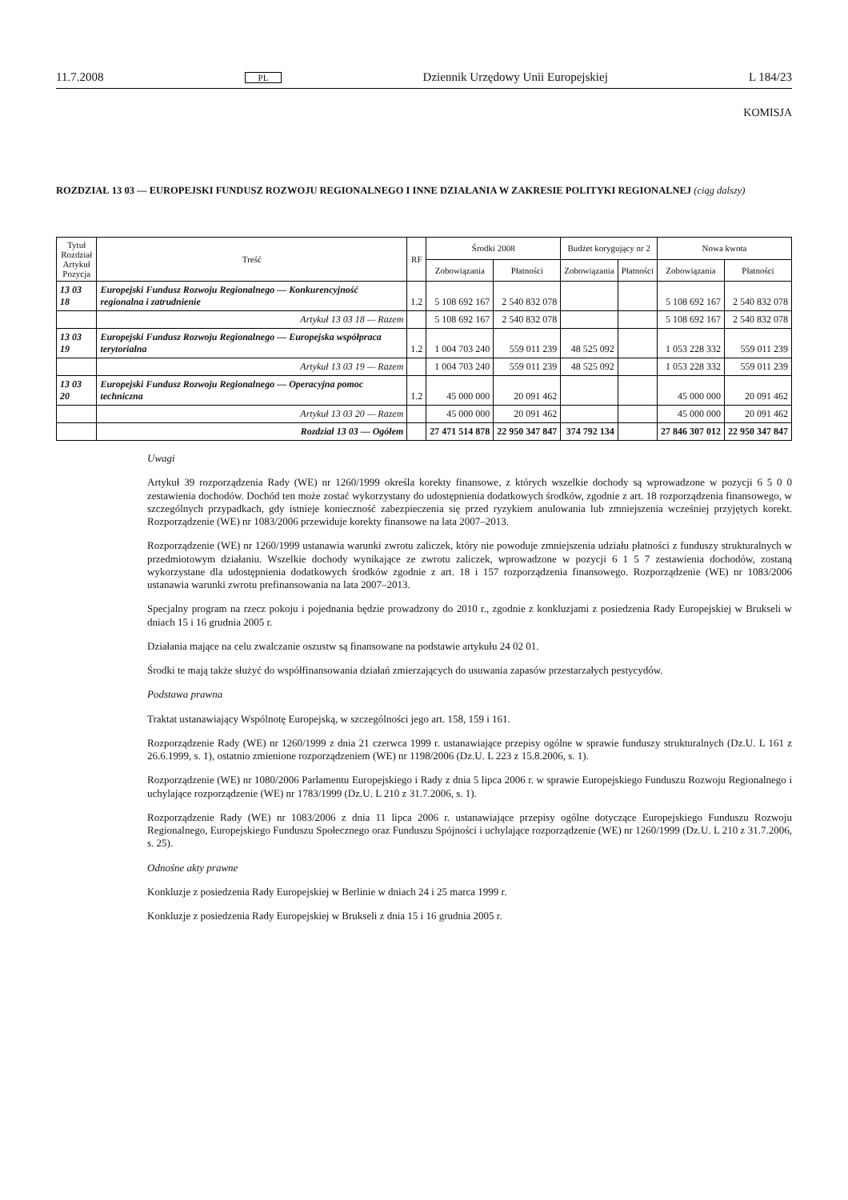11.7.2008 PL Dziennik Urzędowy Unii Europejskiej L 184/23
KOMISJA
ROZDZIAŁ 13 03 — EUROPEJSKI FUNDUSZ ROZWOJU REGIONALNEGO I INNE DZIAŁANIA W ZAKRESIE POLITYKI REGIONALNEJ (ciąg dalszy)
| Tytuł Rozdział Artykuł Pozycja | Treść | RF | Środki 2008 | | Budżet korygujący nr 2 | | Nowa kwota | |
| --- | --- | --- | --- | --- | --- | --- | --- | --- |
| | | | Zobowiązania | Płatności | Zobowiązania | Płatności | Zobowiązania | Płatności |
| 13 03 18 | Europejski Fundusz Rozwoju Regionalnego — Konkurencyjność regionalna i zatrudnienie | 1.2 | 5 108 692 167 | 2 540 832 078 | | | 5 108 692 167 | 2 540 832 078 |
| | Artykuł 13 03 18 — Razem | | 5 108 692 167 | 2 540 832 078 | | | 5 108 692 167 | 2 540 832 078 |
| 13 03 19 | Europejski Fundusz Rozwoju Regionalnego — Europejska współpraca terytorialna | 1.2 | 1 004 703 240 | 559 011 239 | 48 525 092 | | 1 053 228 332 | 559 011 239 |
| | Artykuł 13 03 19 — Razem | | 1 004 703 240 | 559 011 239 | 48 525 092 | | 1 053 228 332 | 559 011 239 |
| 13 03 20 | Europejski Fundusz Rozwoju Regionalnego — Operacyjna pomoc techniczna | 1.2 | 45 000 000 | 20 091 462 | | | 45 000 000 | 20 091 462 |
| | Artykuł 13 03 20 — Razem | | 45 000 000 | 20 091 462 | | | 45 000 000 | 20 091 462 |
| | Rozdział 13 03 — Ogółem | | 27 471 514 878 | 22 950 347 847 | 374 792 134 | | 27 846 307 012 | 22 950 347 847 |
Uwagi
Artykuł 39 rozporządzenia Rady (WE) nr 1260/1999 określa korekty finansowe, z których wszelkie dochody są wprowadzone w pozycji 6 5 0 0 zestawienia dochodów. Dochód ten może zostać wykorzystany do udostępnienia dodatkowych środków, zgodnie z art. 18 rozporządzenia finansowego, w szczególnych przypadkach, gdy istnieje konieczność zabezpieczenia się przed ryzykiem anulowania lub zmniejszenia wcześniej przyjętych korekt. Rozporządzenie (WE) nr 1083/2006 przewiduje korekty finansowe na lata 2007–2013.
Rozporządzenie (WE) nr 1260/1999 ustanawia warunki zwrotu zaliczek, który nie powoduje zmniejszenia udziału płatności z funduszy strukturalnych w przedmiotowym działaniu. Wszelkie dochody wynikające ze zwrotu zaliczek, wprowadzone w pozycji 6 1 5 7 zestawienia dochodów, zostaną wykorzystane dla udostępnienia dodatkowych środków zgodnie z art. 18 i 157 rozporządzenia finansowego. Rozporządzenie (WE) nr 1083/2006 ustanawia warunki zwrotu prefinansowania na lata 2007–2013.
Specjalny program na rzecz pokoju i pojednania będzie prowadzony do 2010 r., zgodnie z konkluzjami z posiedzenia Rady Europejskiej w Brukseli w dniach 15 i 16 grudnia 2005 r.
Działania mające na celu zwalczanie oszustw są finansowane na podstawie artykułu 24 02 01.
Środki te mają także służyć do współfinansowania działań zmierzających do usuwania zapasów przestarzałych pestycydów.
Podstawa prawna
Traktat ustanawiający Wspólnotę Europejską, w szczególności jego art. 158, 159 i 161.
Rozporządzenie Rady (WE) nr 1260/1999 z dnia 21 czerwca 1999 r. ustanawiające przepisy ogólne w sprawie funduszy strukturalnych (Dz.U. L 161 z 26.6.1999, s. 1), ostatnio zmienione rozporządzeniem (WE) nr 1198/2006 (Dz.U. L 223 z 15.8.2006, s. 1).
Rozporządzenie (WE) nr 1080/2006 Parlamentu Europejskiego i Rady z dnia 5 lipca 2006 r. w sprawie Europejskiego Funduszu Rozwoju Regionalnego i uchylające rozporządzenie (WE) nr 1783/1999 (Dz.U. L 210 z 31.7.2006, s. 1).
Rozporządzenie Rady (WE) nr 1083/2006 z dnia 11 lipca 2006 r. ustanawiające przepisy ogólne dotyczące Europejskiego Funduszu Rozwoju Regionalnego, Europejskiego Funduszu Społecznego oraz Funduszu Spójności i uchylające rozporządzenie (WE) nr 1260/1999 (Dz.U. L 210 z 31.7.2006, s. 25).
Odnośne akty prawne
Konkluzje z posiedzenia Rady Europejskiej w Berlinie w dniach 24 i 25 marca 1999 r.
Konkluzje z posiedzenia Rady Europejskiej w Brukseli z dnia 15 i 16 grudnia 2005 r.